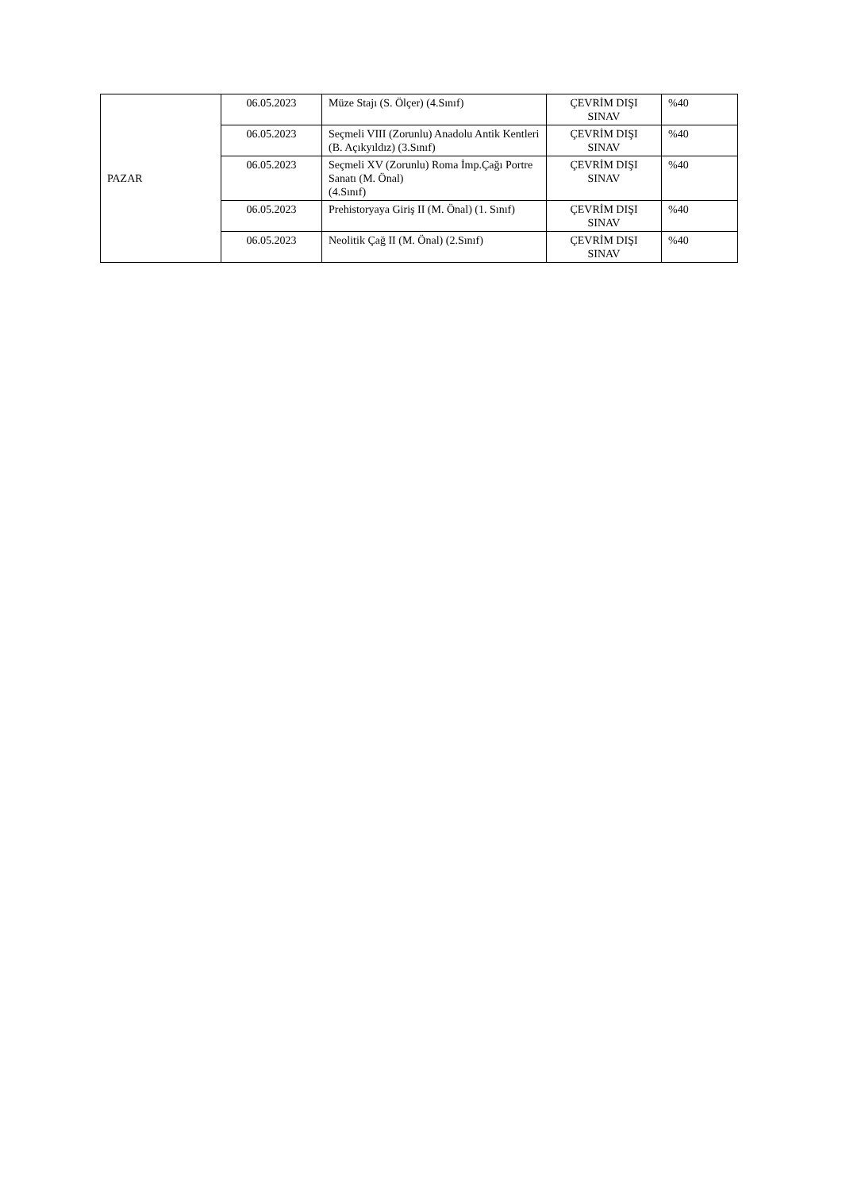| PAZAR | 06.05.2023 | Müze Stajı (S. Ölçer) (4.Sınıf) | ÇEVRİM DIŞI SINAV | %40 |
| | 06.05.2023 | Seçmeli VIII (Zorunlu) Anadolu Antik Kentleri (B. Açıkyıldız) (3.Sınıf) | ÇEVRİM DIŞI SINAV | %40 |
| | 06.05.2023 | Seçmeli XV (Zorunlu) Roma İmp.Çağı Portre Sanatı (M. Önal) (4.Sınıf) | ÇEVRİM DIŞI SINAV | %40 |
| | 06.05.2023 | Prehistoryaya Giriş II (M. Önal) (1. Sınıf) | ÇEVRİM DIŞI SINAV | %40 |
| | 06.05.2023 | Neolitik Çağ II (M. Önal) (2.Sınıf) | ÇEVRİM DIŞI SINAV | %40 |